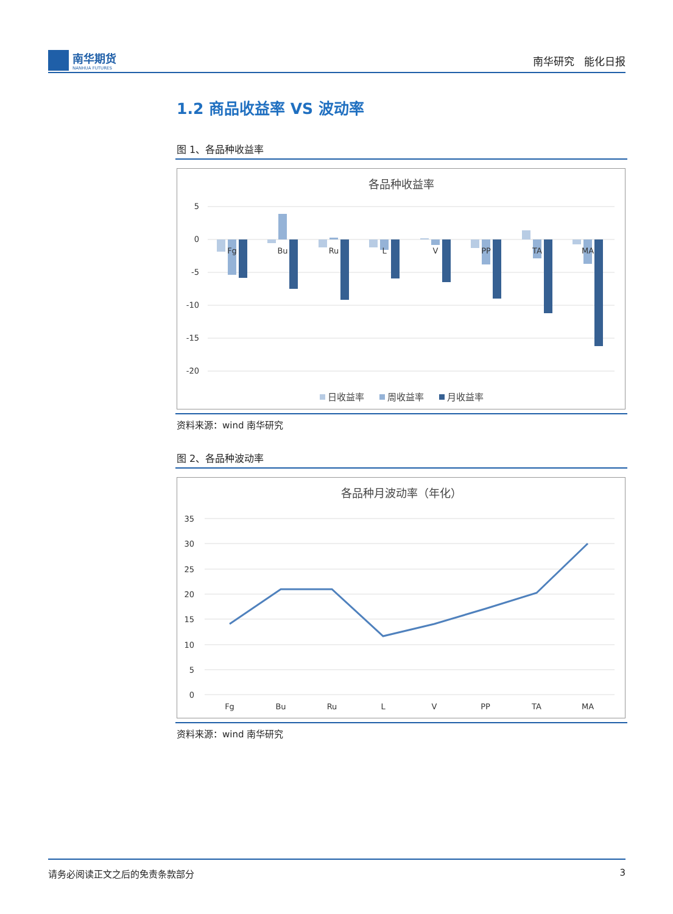南华期货
NANHUA FUTURES
南华研究 能化日报
1.2 商品收益率 VS 波动率
图 1、各品种收益率
各品种收益率
5
0
-5
-10
-15
-20
Fg
Bu
Ru
L
V
PP
TA
MA
日收益率
周收益率
月收益率
资料来源：wind 南华研究
图 2、各品种波动率
各品种月波动率（年化）
35
30
25
20
15
10
5
0
Fg
Bu
Ru
L
V
PP
TA
MA
资料来源：wind 南华研究
请务必阅读正文之后的免责条款部分 3